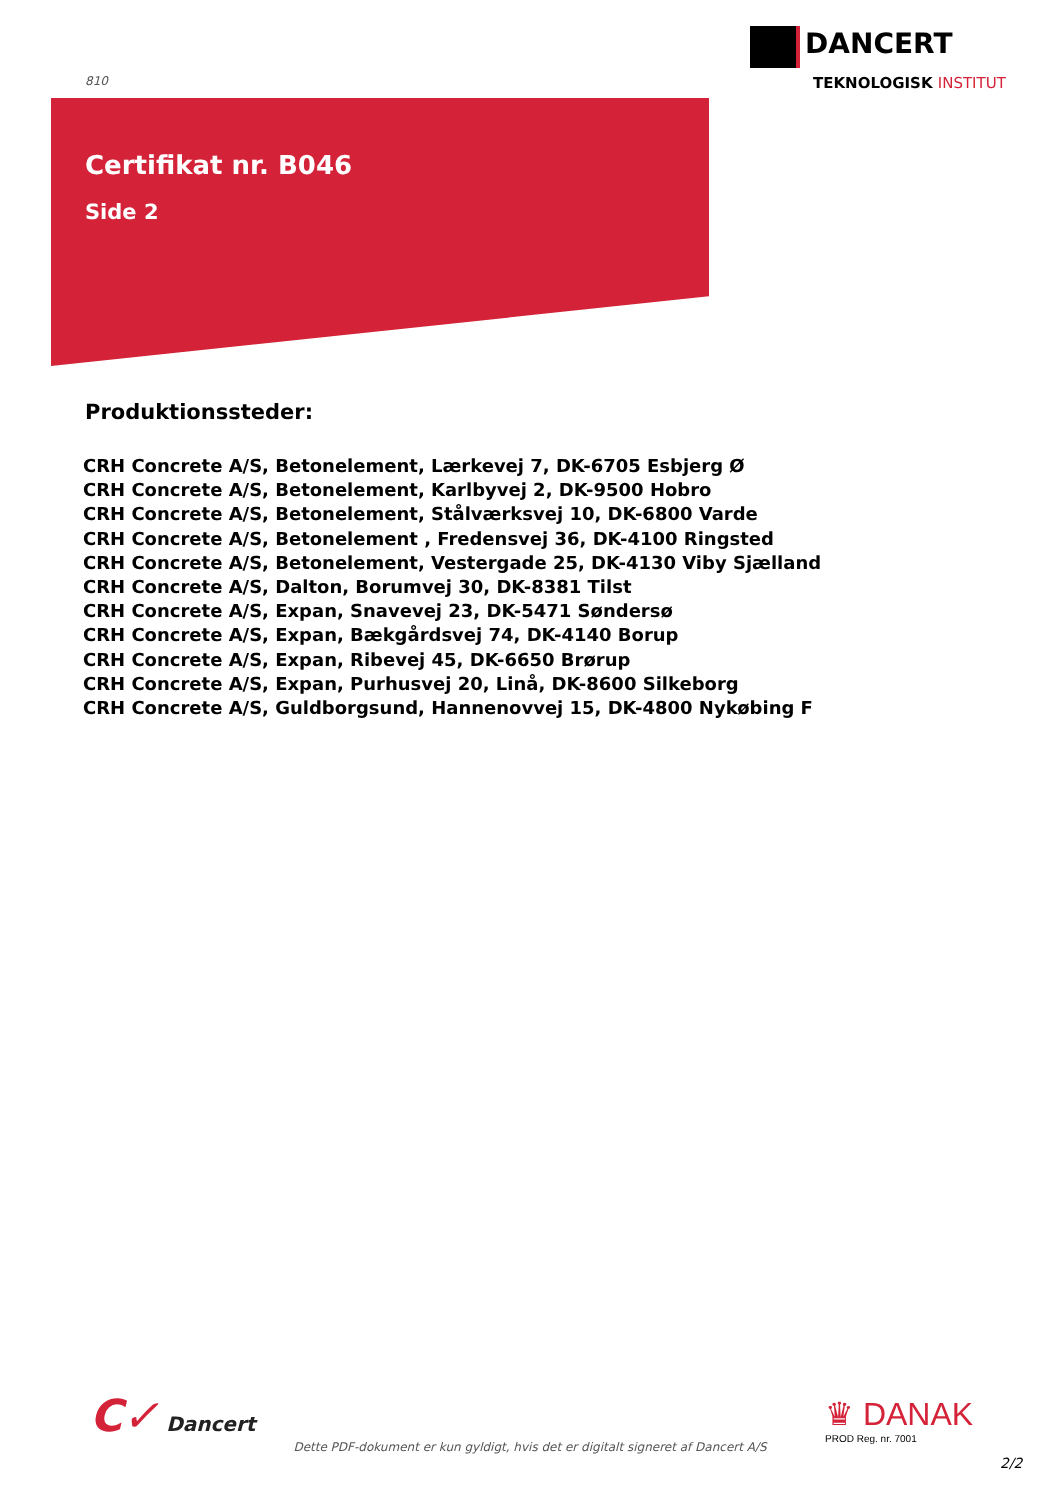810
DANCERT
TEKNOLOGISK INSTITUT
Certifikat nr. B046
Side 2
Produktionssteder:
CRH Concrete A/S, Betonelement, Lærkevej 7, DK-6705 Esbjerg Ø
CRH Concrete A/S, Betonelement, Karlbyvej 2, DK-9500 Hobro
CRH Concrete A/S, Betonelement, Stålværksvej 10, DK-6800 Varde
CRH Concrete A/S, Betonelement , Fredensvej 36, DK-4100 Ringsted
CRH Concrete A/S, Betonelement, Vestergade 25, DK-4130 Viby Sjælland
CRH Concrete A/S, Dalton, Borumvej 30, DK-8381 Tilst
CRH Concrete A/S, Expan, Snavevej 23, DK-5471 Søndersø
CRH Concrete A/S, Expan, Bækgårdsvej 74, DK-4140 Borup
CRH Concrete A/S, Expan, Ribevej 45, DK-6650 Brørup
CRH Concrete A/S, Expan, Purhusvej 20, Linå, DK-8600 Silkeborg
CRH Concrete A/S, Guldborgsund, Hannenovvej 15, DK-4800 Nykøbing F
C✓ Dancert ♛ DANAK
PROD Reg. nr. 7001
Dette PDF-dokument er kun gyldigt, hvis det er digitalt signeret af Dancert A/S
2/2